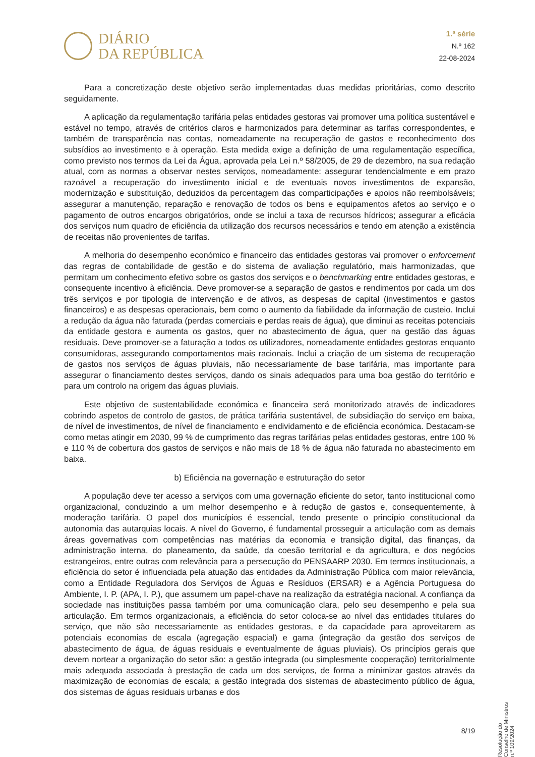DIÁRIO
DA REPÚBLICA
1.ª série
N.º 162
22-08-2024
Para a concretização deste objetivo serão implementadas duas medidas prioritárias, como descrito seguidamente.
A aplicação da regulamentação tarifária pelas entidades gestoras vai promover uma política sustentável e estável no tempo, através de critérios claros e harmonizados para determinar as tarifas correspondentes, e também de transparência nas contas, nomeadamente na recuperação de gastos e reconhecimento dos subsídios ao investimento e à operação. Esta medida exige a definição de uma regulamentação específica, como previsto nos termos da Lei da Água, aprovada pela Lei n.º 58/2005, de 29 de dezembro, na sua redação atual, com as normas a observar nestes serviços, nomeadamente: assegurar tendencialmente e em prazo razoável a recuperação do investimento inicial e de eventuais novos investimentos de expansão, modernização e substituição, deduzidos da percentagem das comparticipações e apoios não reembolsáveis; assegurar a manutenção, reparação e renovação de todos os bens e equipamentos afetos ao serviço e o pagamento de outros encargos obrigatórios, onde se inclui a taxa de recursos hídricos; assegurar a eficácia dos serviços num quadro de eficiência da utilização dos recursos necessários e tendo em atenção a existência de receitas não provenientes de tarifas.
A melhoria do desempenho económico e financeiro das entidades gestoras vai promover o enforcement das regras de contabilidade de gestão e do sistema de avaliação regulatório, mais harmonizadas, que permitam um conhecimento efetivo sobre os gastos dos serviços e o benchmarking entre entidades gestoras, e consequente incentivo à eficiência. Deve promover-se a separação de gastos e rendimentos por cada um dos três serviços e por tipologia de intervenção e de ativos, as despesas de capital (investimentos e gastos financeiros) e as despesas operacionais, bem como o aumento da fiabilidade da informação de custeio. Inclui a redução da água não faturada (perdas comerciais e perdas reais de água), que diminui as receitas potenciais da entidade gestora e aumenta os gastos, quer no abastecimento de água, quer na gestão das águas residuais. Deve promover-se a faturação a todos os utilizadores, nomeadamente entidades gestoras enquanto consumidoras, assegurando comportamentos mais racionais. Inclui a criação de um sistema de recuperação de gastos nos serviços de águas pluviais, não necessariamente de base tarifária, mas importante para assegurar o financiamento destes serviços, dando os sinais adequados para uma boa gestão do território e para um controlo na origem das águas pluviais.
Este objetivo de sustentabilidade económica e financeira será monitorizado através de indicadores cobrindo aspetos de controlo de gastos, de prática tarifária sustentável, de subsidiação do serviço em baixa, de nível de investimentos, de nível de financiamento e endividamento e de eficiência económica. Destacam-se como metas atingir em 2030, 99 % de cumprimento das regras tarifárias pelas entidades gestoras, entre 100 % e 110 % de cobertura dos gastos de serviços e não mais de 18 % de água não faturada no abastecimento em baixa.
b) Eficiência na governação e estruturação do setor
A população deve ter acesso a serviços com uma governação eficiente do setor, tanto institucional como organizacional, conduzindo a um melhor desempenho e à redução de gastos e, consequentemente, à moderação tarifária. O papel dos municípios é essencial, tendo presente o princípio constitucional da autonomia das autarquias locais. A nível do Governo, é fundamental prosseguir a articulação com as demais áreas governativas com competências nas matérias da economia e transição digital, das finanças, da administração interna, do planeamento, da saúde, da coesão territorial e da agricultura, e dos negócios estrangeiros, entre outras com relevância para a persecução do PENSAARP 2030. Em termos institucionais, a eficiência do setor é influenciada pela atuação das entidades da Administração Pública com maior relevância, como a Entidade Reguladora dos Serviços de Águas e Resíduos (ERSAR) e a Agência Portuguesa do Ambiente, I. P. (APA, I. P.), que assumem um papel-chave na realização da estratégia nacional. A confiança da sociedade nas instituições passa também por uma comunicação clara, pelo seu desempenho e pela sua articulação. Em termos organizacionais, a eficiência do setor coloca-se ao nível das entidades titulares do serviço, que não são necessariamente as entidades gestoras, e da capacidade para aproveitarem as potenciais economias de escala (agregação espacial) e gama (integração da gestão dos serviços de abastecimento de água, de águas residuais e eventualmente de águas pluviais). Os princípios gerais que devem nortear a organização do setor são: a gestão integrada (ou simplesmente cooperação) territorialmente mais adequada associada à prestação de cada um dos serviços, de forma a minimizar gastos através da maximização de economias de escala; a gestão integrada dos sistemas de abastecimento público de água, dos sistemas de águas residuais urbanas e dos
Resolução do Conselho de Ministros n.º 109/2024
8/19